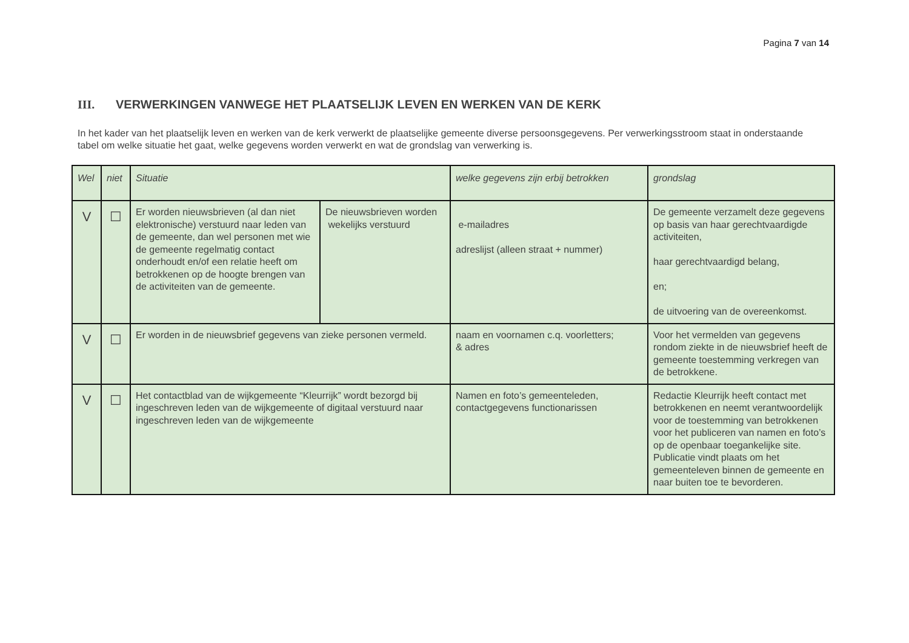Pagina 7 van 14
III. VERWERKINGEN VANWEGE HET PLAATSELIJK LEVEN EN WERKEN VAN DE KERK
In het kader van het plaatselijk leven en werken van de kerk verwerkt de plaatselijke gemeente diverse persoonsgegevens. Per verwerkingsstroom staat in onderstaande tabel om welke situatie het gaat, welke gegevens worden verwerkt en wat de grondslag van verwerking is.
| Wel | niet | Situatie | | welke gegevens zijn erbij betrokken | grondslag |
| --- | --- | --- | --- | --- | --- |
| V | ☐ | Er worden nieuwsbrieven (al dan niet elektronische) verstuurd naar leden van de gemeente, dan wel personen met wie de gemeente regelmatig contact onderhoudt en/of een relatie heeft om betrokkenen op de hoogte brengen van de activiteiten van de gemeente. | De nieuwsbrieven worden wekelijks verstuurd | e-mailadres adreslijst (alleen straat + nummer) | De gemeente verzamelt deze gegevens op basis van haar gerechtvaardigde activiteiten, haar gerechtvaardigd belang, en; de uitvoering van de overeenkomst. |
| V | ☐ | Er worden in de nieuwsbrief gegevens van zieke personen vermeld. | | naam en voornamen c.q. voorletters; & adres | Voor het vermelden van gegevens rondom ziekte in de nieuwsbrief heeft de gemeente toestemming verkregen van de betrokkene. |
| V | ☐ | Het contactblad van de wijkgemeente “Kleurrijk” wordt bezorgd bij ingeschreven leden van de wijkgemeente of digitaal verstuurd naar ingeschreven leden van de wijkgemeente | | Namen en foto’s gemeenteleden, contactgegevens functionarissen | Redactie Kleurrijk heeft contact met betrokkenen en neemt verantwoordelijk voor de toestemming van betrokkenen voor het publiceren van namen en foto’s op de openbaar toegankelijke site. Publicatie vindt plaats om het gemeenteleven binnen de gemeente en naar buiten toe te bevorderen. |